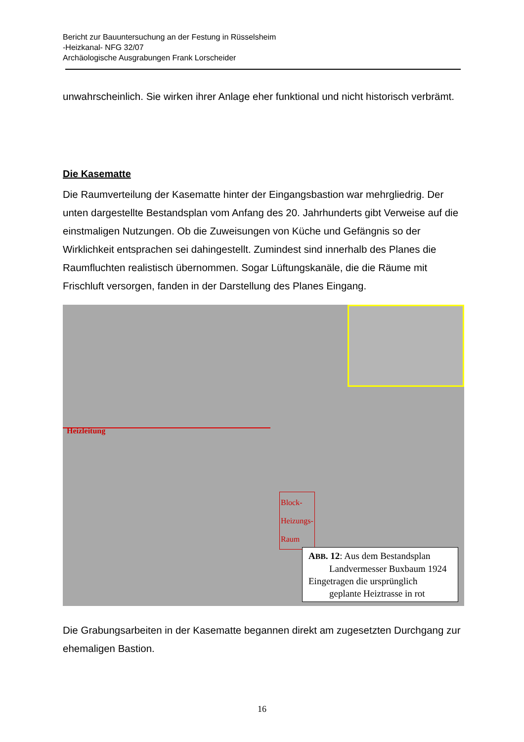Bericht zur Bauuntersuchung an der Festung in Rüsselsheim
-Heizkanal- NFG 32/07
Archäologische Ausgrabungen Frank Lorscheider
unwahrscheinlich. Sie wirken ihrer Anlage eher funktional und nicht historisch verbrämt.
Die Kasematte
Die Raumverteilung der Kasematte hinter der Eingangsbastion war mehrgliedrig. Der unten dargestellte Bestandsplan vom Anfang des 20. Jahrhunderts gibt Verweise auf die einstmaligen Nutzungen. Ob die Zuweisungen von Küche und Gefängnis so der Wirklichkeit entsprachen sei dahingestellt. Zumindest sind innerhalb des Planes die Raumfluchten realistisch übernommen. Sogar Lüftungskanäle, die die Räume mit Frischluft versorgen, fanden in der Darstellung des Planes Eingang.
Heizleitung
Block-
Heizungs-
Raum
ABB. 12: Aus dem Bestandsplan
Landvermesser Buxbaum 1924
Eingetragen die ursprünglich
geplante Heiztrasse in rot
Die Grabungsarbeiten in der Kasematte begannen direkt am zugesetzten Durchgang zur ehemaligen Bastion.
16